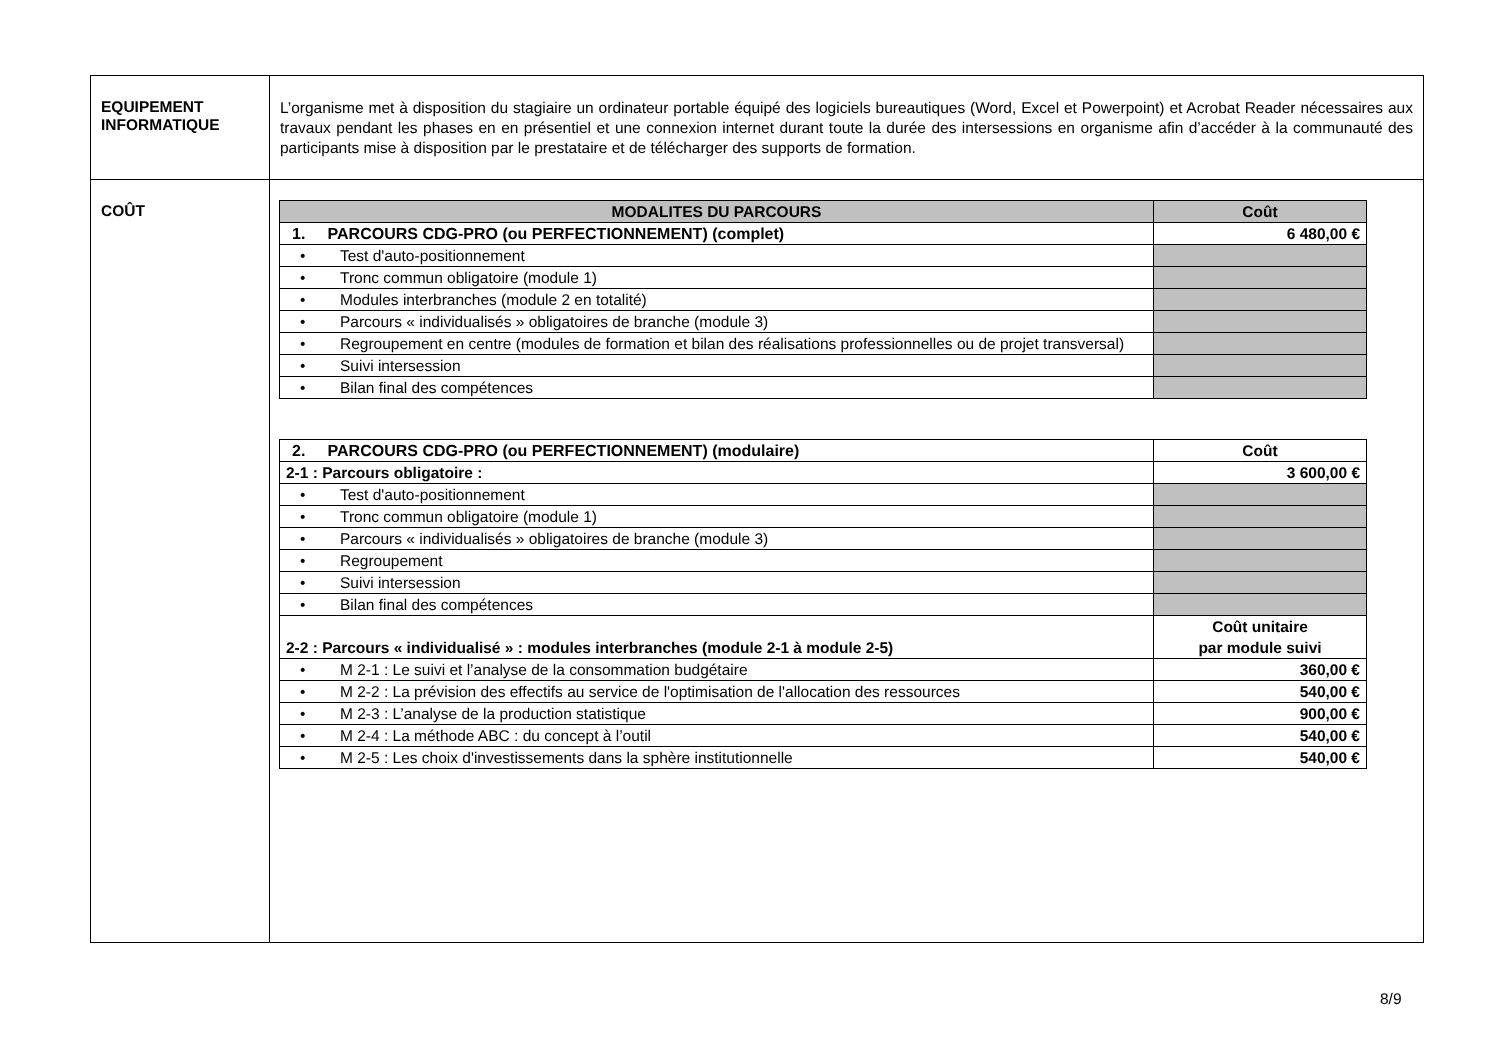| EQUIPEMENT INFORMATIQUE | L’organisme met à disposition du stagiaire un ordinateur portable équipé des logiciels bureautiques (Word, Excel et Powerpoint) et Acrobat Reader nécessaires aux travaux pendant les phases en en présentiel et une connexion internet durant toute la durée des intersessions en organisme afin d’accéder à la communauté des participants mise à disposition par le prestataire et de télécharger des supports de formation. |
| COÛT | / MODALITES DU PARCOURS / Coût / / 1. PARCOURS CDG-PRO (ou PERFECTIONNEMENT) (complet) / 6 480,00 € / / • Test d'auto-positionnement / / / • Tronc commun obligatoire (module 1) / / / • Modules interbranches (module 2 en totalité) / / / • Parcours « individualisés » obligatoires de branche (module 3) / / / • Regroupement en centre (modules de formation et bilan des réalisations professionnelles ou de projet transversal) / / / • Suivi intersession / / / • Bilan final des compétences / / / 2. PARCOURS CDG-PRO (ou PERFECTIONNEMENT) (modulaire) / Coût / / 2-1 : Parcours obligatoire : / 3 600,00 € / / • Test d'auto-positionnement / / / • Tronc commun obligatoire (module 1) / / / • Parcours « individualisés » obligatoires de branche (module 3) / / / • Regroupement / / / • Suivi intersession / / / • Bilan final des compétences / / / 2-2 : Parcours « individualisé » : modules interbranches (module 2-1 à module 2-5) / Coût unitaire par module suivi / / • M 2-1 : Le suivi et l’analyse de la consommation budgétaire / 360,00 € / / • M 2-2 : La prévision des effectifs au service de l'optimisation de l'allocation des ressources / 540,00 € / / • M 2-3 : L’analyse de la production statistique / 900,00 € / / • M 2-4 : La méthode ABC : du concept à l’outil / 540,00 € / / • M 2-5 : Les choix d'investissements dans la sphère institutionnelle / 540,00 € / |
8/9